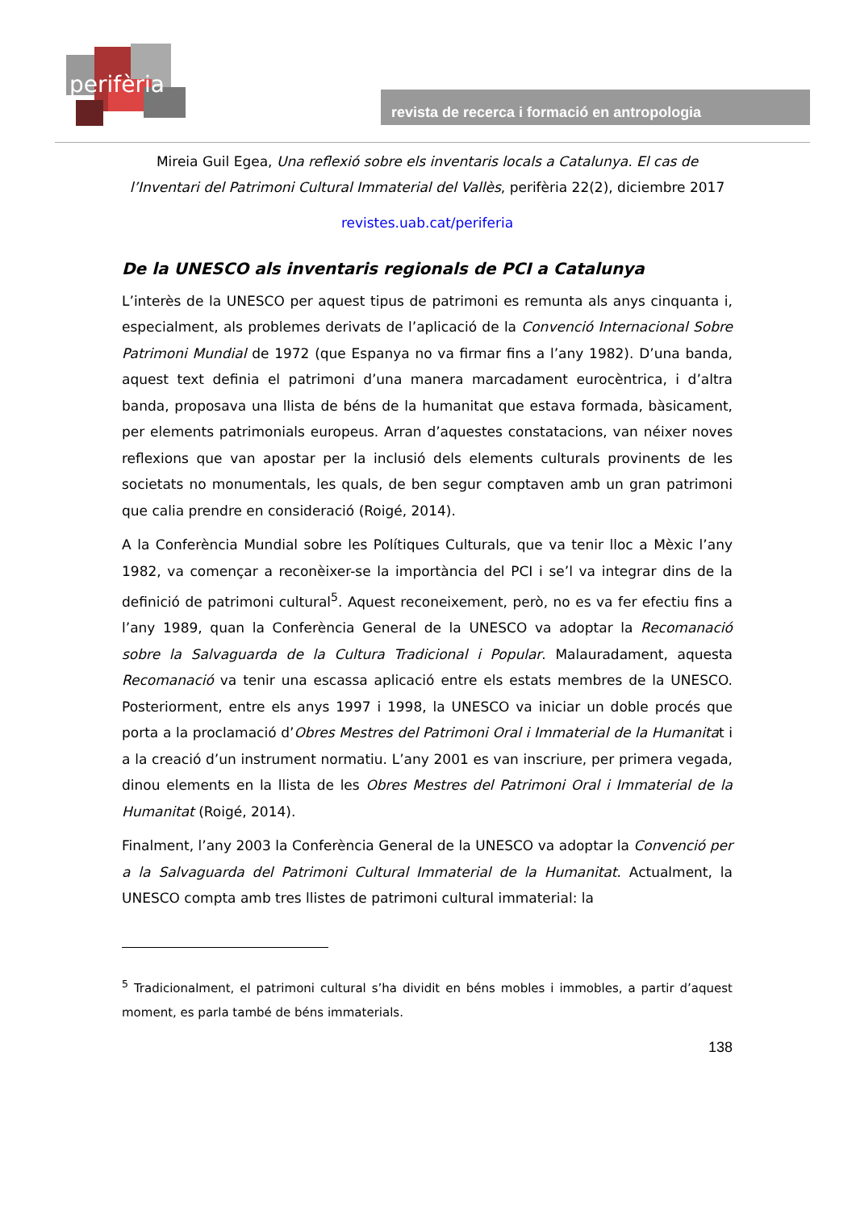perifèria
revista de recerca i formació en antropologia
Mireia Guil Egea, Una reflexió sobre els inventaris locals a Catalunya. El cas de l’Inventari del Patrimoni Cultural Immaterial del Vallès, perifèria 22(2), diciembre 2017
revistes.uab.cat/periferia
De la UNESCO als inventaris regionals de PCI a Catalunya
L’interès de la UNESCO per aquest tipus de patrimoni es remunta als anys cinquanta i, especialment, als problemes derivats de l’aplicació de la Convenció Internacional Sobre Patrimoni Mundial de 1972 (que Espanya no va firmar fins a l’any 1982). D’una banda, aquest text definia el patrimoni d’una manera marcadament eurocèntrica, i d’altra banda, proposava una llista de béns de la humanitat que estava formada, bàsicament, per elements patrimonials europeus. Arran d’aquestes constatacions, van néixer noves reflexions que van apostar per la inclusió dels elements culturals provinents de les societats no monumentals, les quals, de ben segur comptaven amb un gran patrimoni que calia prendre en consideració (Roigé, 2014).
A la Conferència Mundial sobre les Polítiques Culturals, que va tenir lloc a Mèxic l’any 1982, va començar a reconèixer-se la importància del PCI i se’l va integrar dins de la definició de patrimoni cultural<sup>5</sup>. Aquest reconeixement, però, no es va fer efectiu fins a l’any 1989, quan la Conferència General de la UNESCO va adoptar la Recomanació sobre la Salvaguarda de la Cultura Tradicional i Popular. Malauradament, aquesta Recomanació va tenir una escassa aplicació entre els estats membres de la UNESCO. Posteriorment, entre els anys 1997 i 1998, la UNESCO va iniciar un doble procés que porta a la proclamació d’Obres Mestres del Patrimoni Oral i Immaterial de la Humanitat i a la creació d’un instrument normatiu. L’any 2001 es van inscriure, per primera vegada, dinou elements en la llista de les Obres Mestres del Patrimoni Oral i Immaterial de la Humanitat (Roigé, 2014).
Finalment, l’any 2003 la Conferència General de la UNESCO va adoptar la Convenció per a la Salvaguarda del Patrimoni Cultural Immaterial de la Humanitat. Actualment, la UNESCO compta amb tres llistes de patrimoni cultural immaterial: la
<sup>5</sup> Tradicionalment, el patrimoni cultural s’ha dividit en béns mobles i immobles, a partir d’aquest moment, es parla també de béns immaterials.
138